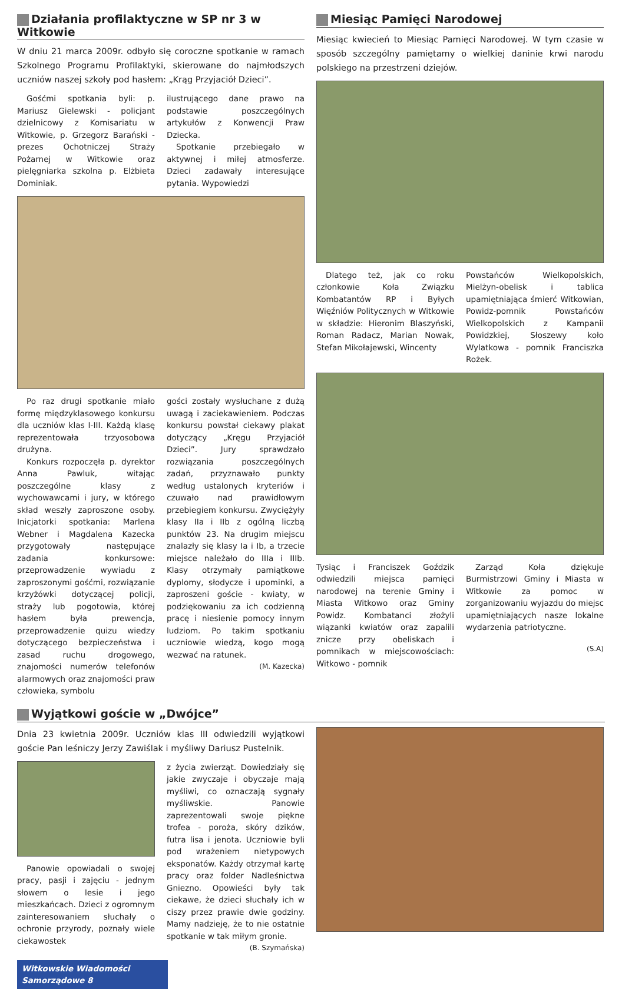Działania profilaktyczne w SP nr 3 w Witkowie
W dniu 21 marca 2009r. odbyło się coroczne spotkanie w ramach Szkolnego Programu Profilaktyki, skierowane do najmłodszych uczniów naszej szkoły pod hasłem: „Krąg Przyjaciół Dzieci”.
Gośćmi spotkania byli: p. Mariusz Gielewski - policjant dzielnicowy z Komisariatu w Witkowie, p. Grzegorz Barański - prezes Ochotniczej Straży Pożarnej w Witkowie oraz pielęgniarka szkolna p. Elżbieta Dominiak.
ilustrującego dane prawo na podstawie poszczególnych artykułów z Konwencji Praw Dziecka.
Spotkanie przebiegało w aktywnej i miłej atmosferze. Dzieci zadawały interesujące pytania. Wypowiedzi
Po raz drugi spotkanie miało formę międzyklasowego konkursu dla uczniów klas I-III. Każdą klasę reprezentowała trzyosobowa drużyna.
Konkurs rozpoczęła p. dyrektor Anna Pawluk, witając poszczególne klasy z wychowawcami i jury, w którego skład weszły zaproszone osoby. Inicjatorki spotkania: Marlena Webner i Magdalena Kazecka przygotowały następujące zadania konkursowe: przeprowadzenie wywiadu z zaproszonymi gośćmi, rozwiązanie krzyżówki dotyczącej policji, straży lub pogotowia, której hasłem była prewencja, przeprowadzenie quizu wiedzy dotyczącego bezpieczeństwa i zasad ruchu drogowego, znajomości numerów telefonów alarmowych oraz znajomości praw człowieka, symbolu
gości zostały wysłuchane z dużą uwagą i zaciekawieniem. Podczas konkursu powstał ciekawy plakat dotyczący „Kręgu Przyjaciół Dzieci”. Jury sprawdzało rozwiązania poszczególnych zadań, przyznawało punkty według ustalonych kryteriów i czuwało nad prawidłowym przebiegiem konkursu. Zwyciężyły klasy IIa i IIb z ogólną liczbą punktów 23. Na drugim miejscu znalazły się klasy Ia i Ib, a trzecie miejsce należało do IIIa i IIIb. Klasy otrzymały pamiątkowe dyplomy, słodycze i upominki, a zaproszeni goście - kwiaty, w podziękowaniu za ich codzienną pracę i niesienie pomocy innym ludziom. Po takim spotkaniu uczniowie wiedzą, kogo mogą wezwać na ratunek.
(M. Kazecka)
Miesiąc Pamięci Narodowej
Miesiąc kwiecień to Miesiąc Pamięci Narodowej. W tym czasie w sposób szczególny pamiętamy o wielkiej daninie krwi narodu polskiego na przestrzeni dziejów.
Dlatego też, jak co roku członkowie Koła Związku Kombatantów RP i Byłych Więźniów Politycznych w Witkowie w składzie: Hieronim Blaszyński, Roman Radacz, Marian Nowak, Stefan Mikołajewski, Wincenty
Powstańców Wielkopolskich, Mielżyn-obelisk i tablica upamiętniająca śmierć Witkowian, Powidz-pomnik Powstańców Wielkopolskich z Kampanii Powidzkiej, Słoszewy koło Wylatkowa - pomnik Franciszka Rożek.
Tysiąc i Franciszek Goździk odwiedzili miejsca pamięci narodowej na terenie Gminy i Miasta Witkowo oraz Gminy Powidz. Kombatanci złożyli wiązanki kwiatów oraz zapalili znicze przy obeliskach i pomnikach w miejscowościach: Witkowo - pomnik
Zarząd Koła dziękuje Burmistrzowi Gminy i Miasta w Witkowie za pomoc w zorganizowaniu wyjazdu do miejsc upamiętniających nasze lokalne wydarzenia patriotyczne.
(S.A)
Wyjątkowi goście w „Dwójce”
Dnia 23 kwietnia 2009r. Uczniów klas III odwiedzili wyjątkowi goście Pan leśniczy Jerzy Zawiślak i myśliwy Dariusz Pustelnik.
Panowie opowiadali o swojej pracy, pasji i zajęciu - jednym słowem o lesie i jego mieszkańcach. Dzieci z ogromnym zainteresowaniem słuchały o ochronie przyrody, poznały wiele ciekawostek
z życia zwierząt. Dowiedziały się jakie zwyczaje i obyczaje mają myśliwi, co oznaczają sygnały myśliwskie. Panowie zaprezentowali swoje piękne trofea - poroża, skóry dzików, futra lisa i jenota. Uczniowie byli pod wrażeniem nietypowych eksponatów. Każdy otrzymał kartę pracy oraz folder Nadleśnictwa Gniezno. Opowieści były tak ciekawe, że dzieci słuchały ich w ciszy przez prawie dwie godziny. Mamy nadzieję, że to nie ostatnie spotkanie w tak miłym gronie.
(B. Szymańska)
Witkowskie Wiadomości Samorządowe 8